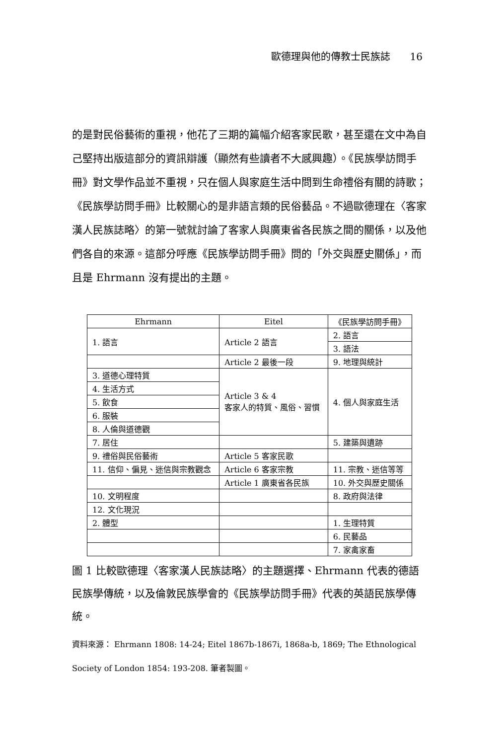歐德理與他的傳教士民族誌　　16
的是對民俗藝術的重視，他花了三期的篇幅介紹客家民歌，甚至還在文中為自己堅持出版這部分的資訊辯護（顯然有些讀者不大感興趣）。《民族學訪問手冊》對文學作品並不重視，只在個人與家庭生活中問到生命禮俗有關的詩歌；《民族學訪問手冊》比較關心的是非語言類的民俗藝品。不過歐德理在〈客家漢人民族誌略〉的第一號就討論了客家人與廣東省各民族之間的關係，以及他們各自的來源。這部分呼應《民族學訪問手冊》問的「外交與歷史關係」，而且是 Ehrmann 沒有提出的主題。
| Ehrmann | Eitel | 《民族學訪問手冊》 |
| --- | --- | --- |
| 1. 語言 | Article 2 語言 | 2. 語言 |
| | | 3. 語法 |
| | Article 2 最後一段 | 9. 地理與統計 |
| 3. 道德心理特質 | Article 3 & 4 客家人的特質、風俗、習慣 | 4. 個人與家庭生活 |
| 4. 生活方式 | | |
| 5. 飲食 | | |
| 6. 服裝 | | |
| 8. 人倫與道德觀 | | |
| 7. 居住 | | 5. 建築與遺跡 |
| 9. 禮俗與民俗藝術 | Article 5 客家民歌 | |
| 11. 信仰、偏見、迷信與宗教觀念 | Article 6 客家宗教 | 11. 宗教、迷信等等 |
| | Article 1 廣東省各民族 | 10. 外交與歷史關係 |
| 10. 文明程度 | | 8. 政府與法律 |
| 12. 文化現況 | | |
| 2. 體型 | | 1. 生理特質 |
| | | 6. 民藝品 |
| | | 7. 家禽家畜 |
圖 1 比較歐德理〈客家漢人民族誌略〉的主題選擇、Ehrmann 代表的德語民族學傳統，以及倫敦民族學會的《民族學訪問手冊》代表的英語民族學傳統。
資料來源： Ehrmann 1808: 14-24; Eitel 1867b-1867i, 1868a-b, 1869; The Ethnological Society of London 1854: 193-208. 筆者製圖。